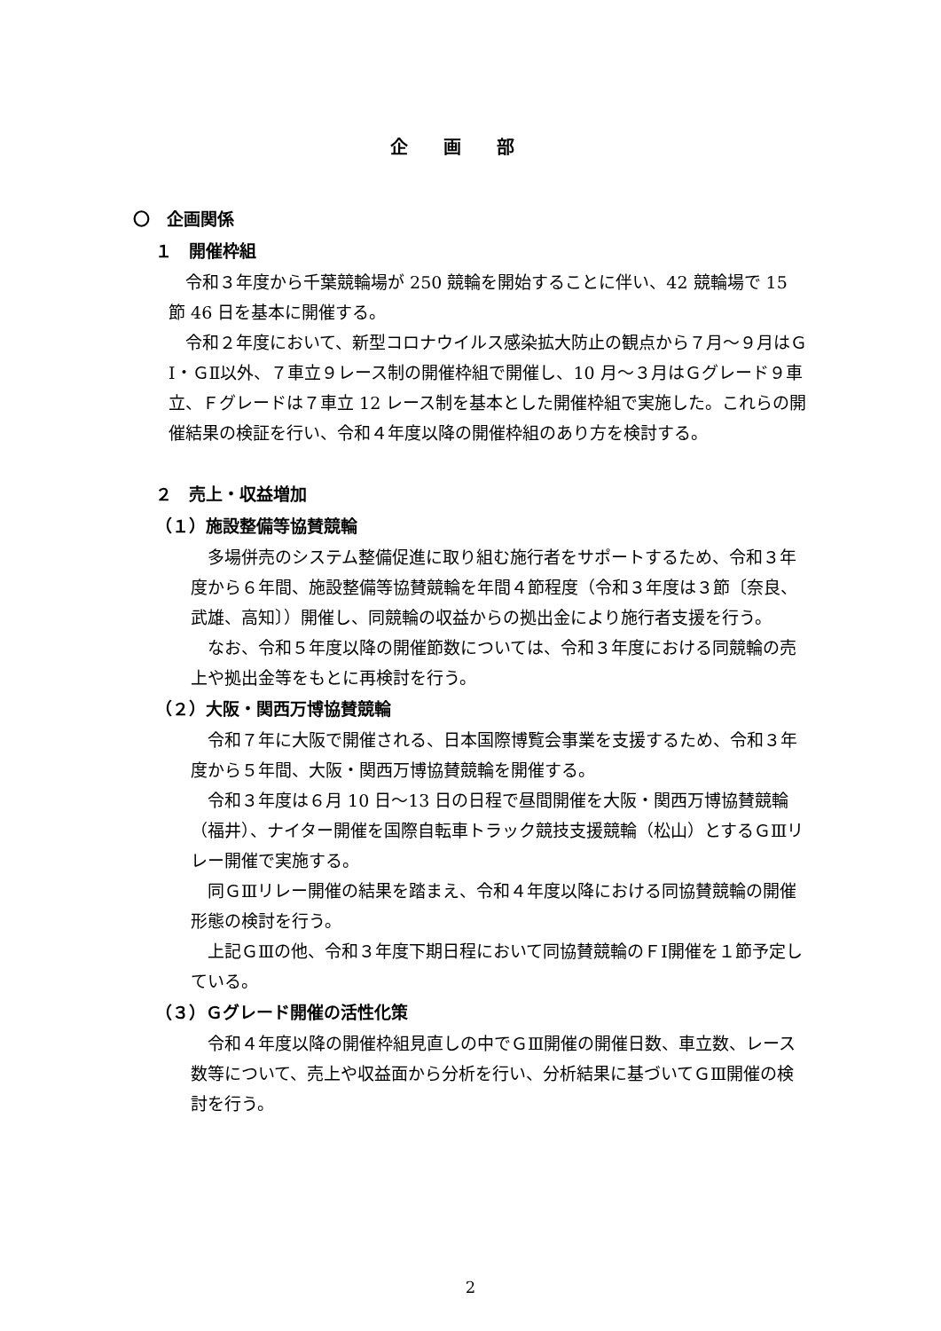企画部
〇　企画関係
１　開催枠組
令和３年度から千葉競輪場が 250 競輪を開始することに伴い、42 競輪場で 15 節 46 日を基本に開催する。
令和２年度において、新型コロナウイルス感染拡大防止の観点から７月～９月はＧⅠ・ＧⅡ以外、７車立９レース制の開催枠組で開催し、10 月～３月はＧグレード９車立、Ｆグレードは７車立 12 レース制を基本とした開催枠組で実施した。これらの開催結果の検証を行い、令和４年度以降の開催枠組のあり方を検討する。
２　売上・収益増加
（１）施設整備等協賛競輪
多場併売のシステム整備促進に取り組む施行者をサポートするため、令和３年度から６年間、施設整備等協賛競輪を年間４節程度（令和３年度は３節〔奈良、武雄、高知〕）開催し、同競輪の収益からの拠出金により施行者支援を行う。
なお、令和５年度以降の開催節数については、令和３年度における同競輪の売上や拠出金等をもとに再検討を行う。
（２）大阪・関西万博協賛競輪
令和７年に大阪で開催される、日本国際博覧会事業を支援するため、令和３年度から５年間、大阪・関西万博協賛競輪を開催する。
令和３年度は６月 10 日～13 日の日程で昼間開催を大阪・関西万博協賛競輪（福井）、ナイター開催を国際自転車トラック競技支援競輪（松山）とするＧⅢリレー開催で実施する。
同ＧⅢリレー開催の結果を踏まえ、令和４年度以降における同協賛競輪の開催形態の検討を行う。
上記ＧⅢの他、令和３年度下期日程において同協賛競輪のＦⅠ開催を１節予定している。
（３）Ｇグレード開催の活性化策
令和４年度以降の開催枠組見直しの中でＧⅢ開催の開催日数、車立数、レース数等について、売上や収益面から分析を行い、分析結果に基づいてＧⅢ開催の検討を行う。
2